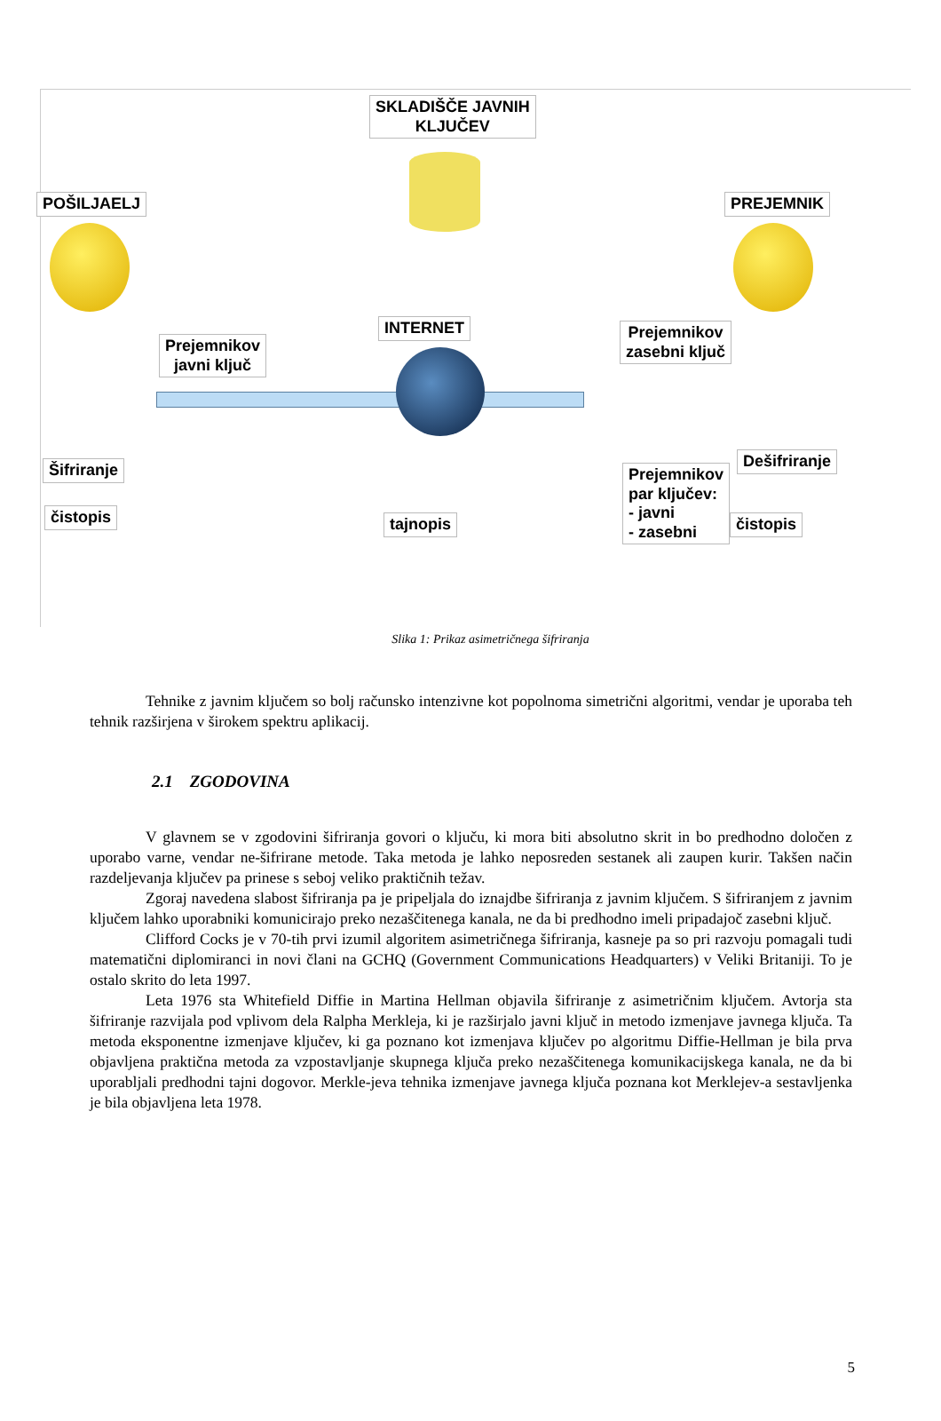SKLADIŠČE JAVNIH
KLJUČEV
POŠILJAELJ PREJEMNIK
Prejemnikov
javni ključ
INTERNET
Prejemnikov
zasebni ključ
Šifriranje Dešifriranje
čistopis tajnopis
Prejemnikov
par ključev:
- javni
- zasebni
čistopis
Slika 1: Prikaz asimetričnega šifriranja
Tehnike z javnim ključem so bolj računsko intenzivne kot popolnoma simetrični algoritmi, vendar je uporaba teh tehnik razširjena v širokem spektru aplikacij.
2.1 ZGODOVINA
V glavnem se v zgodovini šifriranja govori o ključu, ki mora biti absolutno skrit in bo predhodno določen z uporabo varne, vendar ne-šifrirane metode. Taka metoda je lahko neposreden sestanek ali zaupen kurir. Takšen način razdeljevanja ključev pa prinese s seboj veliko praktičnih težav.
Zgoraj navedena slabost šifriranja pa je pripeljala do iznajdbe šifriranja z javnim ključem. S šifriranjem z javnim ključem lahko uporabniki komunicirajo preko nezaščitenega kanala, ne da bi predhodno imeli pripadajoč zasebni ključ.
Clifford Cocks je v 70-tih prvi izumil algoritem asimetričnega šifriranja, kasneje pa so pri razvoju pomagali tudi matematični diplomiranci in novi člani na GCHQ (Government Communications Headquarters) v Veliki Britaniji. To je ostalo skrito do leta 1997.
Leta 1976 sta Whitefield Diffie in Martina Hellman objavila šifriranje z asimetričnim ključem. Avtorja sta šifriranje razvijala pod vplivom dela Ralpha Merkleja, ki je razširjalo javni ključ in metodo izmenjave javnega ključa. Ta metoda eksponentne izmenjave ključev, ki ga poznano kot izmenjava ključev po algoritmu Diffie-Hellman je bila prva objavljena praktična metoda za vzpostavljanje skupnega ključa preko nezaščitenega komunikacijskega kanala, ne da bi uporabljali predhodni tajni dogovor. Merkle-jeva tehnika izmenjave javnega ključa poznana kot Merklejev-a sestavljenka je bila objavljena leta 1978.
5